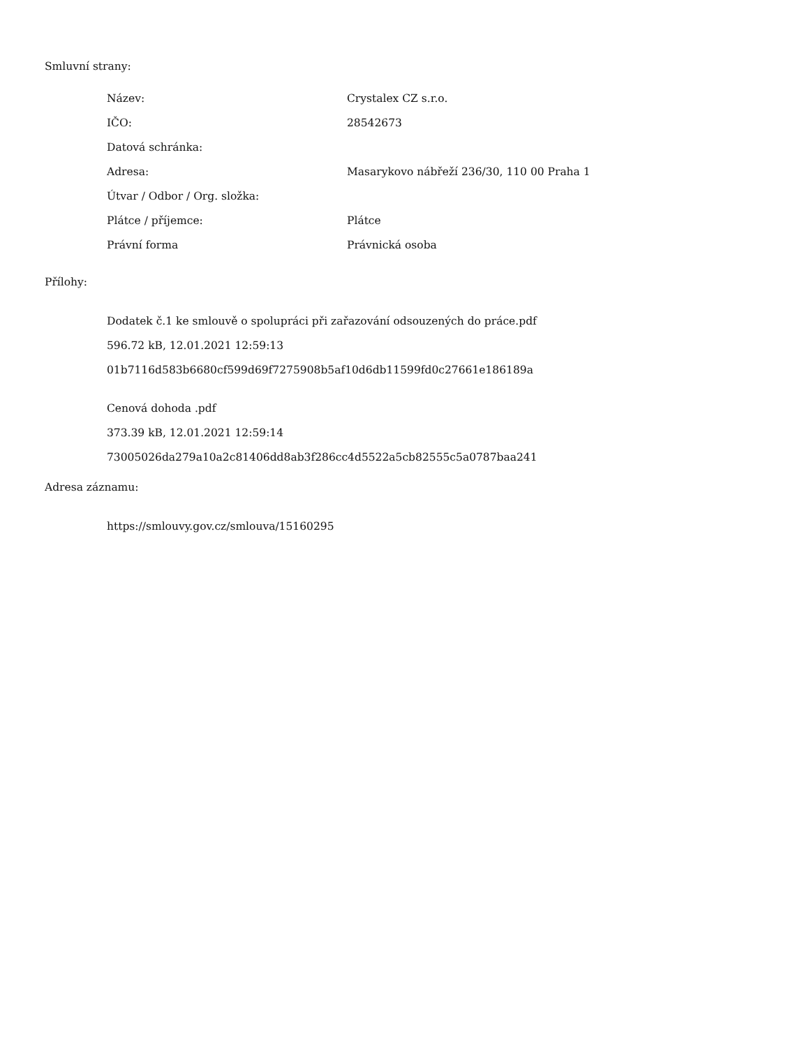Smluvní strany:
| Název: | Crystalex CZ s.r.o. |
| IČO: | 28542673 |
| Datová schránka: | |
| Adresa: | Masarykovo nábřeží 236/30, 110 00 Praha 1 |
| Útvar / Odbor / Org. složka: | |
| Plátce / příjemce: | Plátce |
| Právní forma | Právnická osoba |
Přílohy:
Dodatek č.1 ke smlouvě o spolupráci při zařazování odsouzených do práce.pdf
596.72 kB, 12.01.2021 12:59:13
01b7116d583b6680cf599d69f7275908b5af10d6db11599fd0c27661e186189a
Cenová dohoda .pdf
373.39 kB, 12.01.2021 12:59:14
73005026da279a10a2c81406dd8ab3f286cc4d5522a5cb82555c5a0787baa241
Adresa záznamu:
https://smlouvy.gov.cz/smlouva/15160295